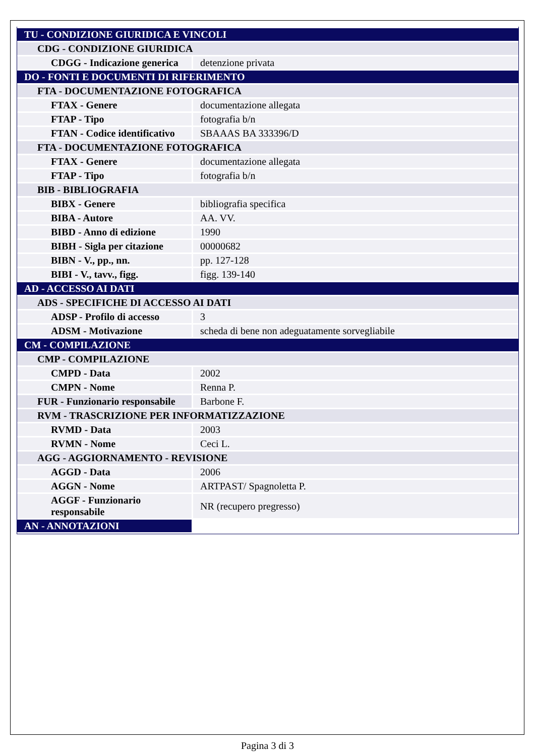| TU - CONDIZIONE GIURIDICA E VINCOLI | |
| CDG - CONDIZIONE GIURIDICA | |
| CDGG - Indicazione generica | detenzione privata |
| DO - FONTI E DOCUMENTI DI RIFERIMENTO | |
| FTA - DOCUMENTAZIONE FOTOGRAFICA | |
| FTAX - Genere | documentazione allegata |
| FTAP - Tipo | fotografia b/n |
| FTAN - Codice identificativo | SBAAAS BA 333396/D |
| FTA - DOCUMENTAZIONE FOTOGRAFICA | |
| FTAX - Genere | documentazione allegata |
| FTAP - Tipo | fotografia b/n |
| BIB - BIBLIOGRAFIA | |
| BIBX - Genere | bibliografia specifica |
| BIBA - Autore | AA. VV. |
| BIBD - Anno di edizione | 1990 |
| BIBH - Sigla per citazione | 00000682 |
| BIBN - V., pp., nn. | pp. 127-128 |
| BIBI - V., tavv., figg. | figg. 139-140 |
| AD - ACCESSO AI DATI | |
| ADS - SPECIFICHE DI ACCESSO AI DATI | |
| ADSP - Profilo di accesso | 3 |
| ADSM - Motivazione | scheda di bene non adeguatamente sorvegliabile |
| CM - COMPILAZIONE | |
| CMP - COMPILAZIONE | |
| CMPD - Data | 2002 |
| CMPN - Nome | Renna P. |
| FUR - Funzionario responsabile | Barbone F. |
| RVM - TRASCRIZIONE PER INFORMATIZZAZIONE | |
| RVMD - Data | 2003 |
| RVMN - Nome | Ceci L. |
| AGG - AGGIORNAMENTO - REVISIONE | |
| AGGD - Data | 2006 |
| AGGN - Nome | ARTPAST/ Spagnoletta P. |
| AGGF - Funzionario responsabile | NR (recupero pregresso) |
| AN - ANNOTAZIONI | |
Pagina 3 di 3